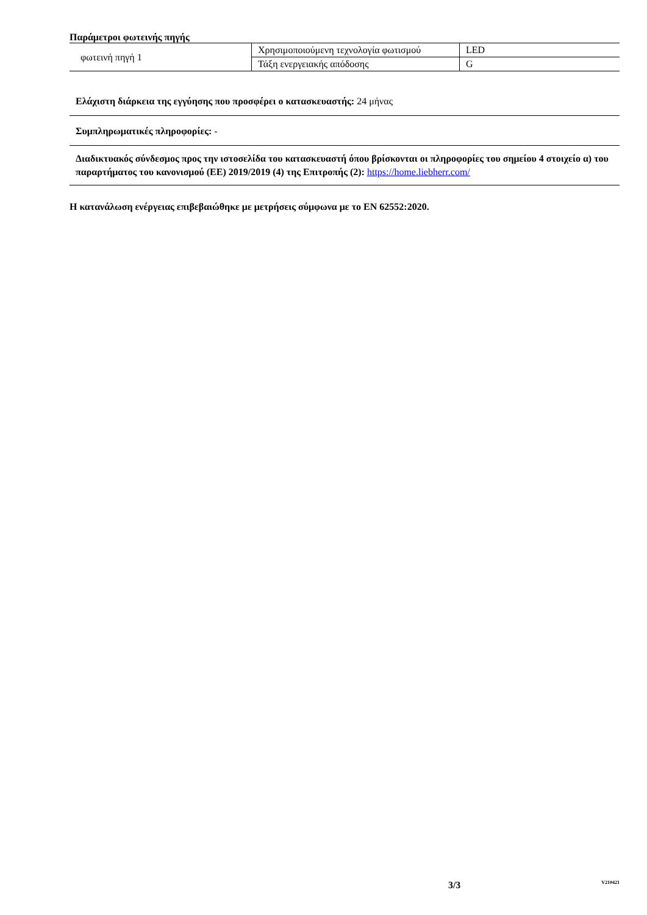Παράμετροι φωτεινής πηγής
| φωτεινή πηγή 1 | Χρησιμοποιούμενη τεχνολογία φωτισμού | LED |
| | Τάξη ενεργειακής απόδοσης | G |
Ελάχιστη διάρκεια της εγγύησης που προσφέρει ο κατασκευαστής: 24 μήνας
Συμπληρωματικές πληροφορίες: -
Διαδικτυακός σύνδεσμος προς την ιστοσελίδα του κατασκευαστή όπου βρίσκονται οι πληροφορίες του σημείου 4 στοιχείο α) του παραρτήματος του κανονισμού (ΕΕ) 2019/2019 (4) της Επιτροπής (2): https://home.liebherr.com/
Η κατανάλωση ενέργειας επιβεβαιώθηκε με μετρήσεις σύμφωνα με το EN 62552:2020.
3/3 V210421